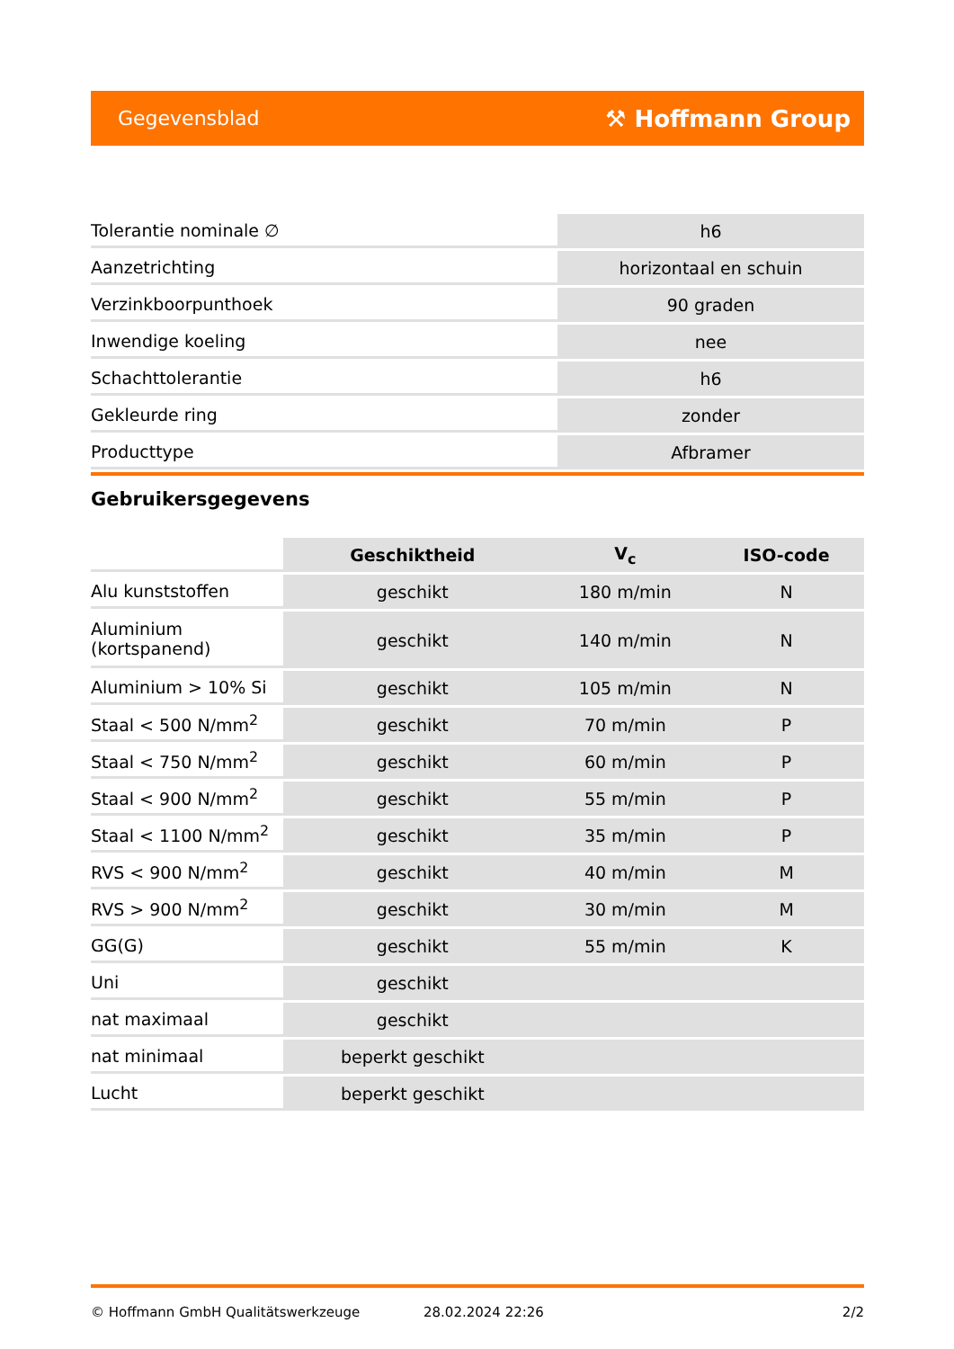Gegevensblad ⚒ Hoffmann Group
| Tolerantie nominale ∅ | h6 |
| Aanzetrichting | horizontaal en schuin |
| Verzinkboorpunthoek | 90 graden |
| Inwendige koeling | nee |
| Schachttolerantie | h6 |
| Gekleurde ring | zonder |
| Producttype | Afbramer |
Gebruikersgegevens
| | Geschiktheid | V<sub>c</sub> | ISO-code |
| --- | --- | --- | --- |
| Alu kunststoffen | geschikt | 180 m/min | N |
| Aluminium (kortspanend) | geschikt | 140 m/min | N |
| Aluminium > 10% Si | geschikt | 105 m/min | N |
| Staal < 500 N/mm<sup>2</sup> | geschikt | 70 m/min | P |
| Staal < 750 N/mm<sup>2</sup> | geschikt | 60 m/min | P |
| Staal < 900 N/mm<sup>2</sup> | geschikt | 55 m/min | P |
| Staal < 1100 N/mm<sup>2</sup> | geschikt | 35 m/min | P |
| RVS < 900 N/mm<sup>2</sup> | geschikt | 40 m/min | M |
| RVS > 900 N/mm<sup>2</sup> | geschikt | 30 m/min | M |
| GG(G) | geschikt | 55 m/min | K |
| Uni | geschikt | | |
| nat maximaal | geschikt | | |
| nat minimaal | beperkt geschikt | | |
| Lucht | beperkt geschikt | | |
© Hoffmann GmbH Qualitätswerkzeuge 28.02.2024 22:26 2/2